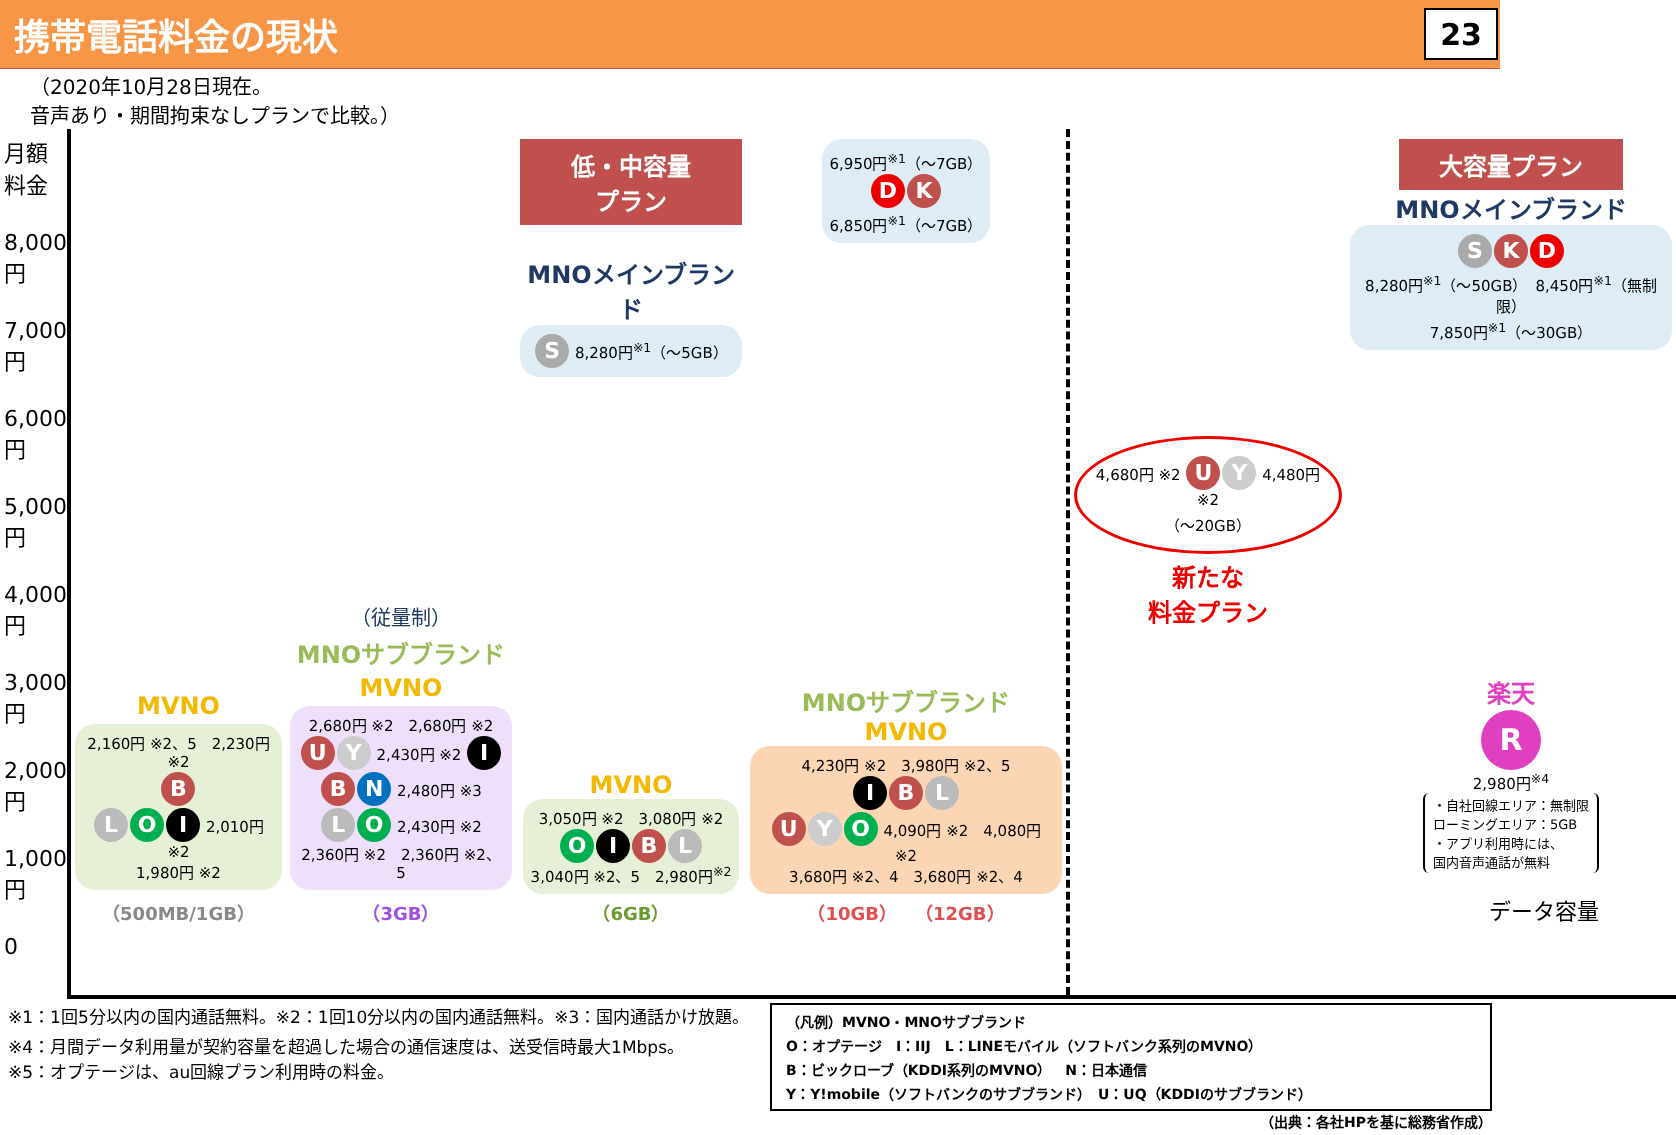携帯電話料金の現状
23
（2020年10月28日現在。
音声あり・期間拘束なしプランで比較。）
月額料金
8,000円
7,000円
6,000円
5,000円
4,000円
3,000円
2,000円
1,000円
0
MVNO
2,160円 ※2、5　2,230円 ※2
B
L O I 2,010円 ※2
1,980円 ※2
（500MB/1GB）
（従量制）
MNOサブブランド
MVNO
2,680円 ※2　2,680円 ※2
U Y 2,430円 ※2 I B N 2,480円 ※3
L O 2,430円 ※2
2,360円 ※2　2,360円 ※2、5
（3GB）
低・中容量プラン
MNOメインブランド
S 8,280円<sup>※1</sup>（～5GB）
MVNO
3,050円 ※2　3,080円 ※2
O I B L
3,040円 ※2、5　2,980円<sup>※2</sup>
（6GB）
6,950円<sup>※1</sup>（～7GB）
D K
6,850円<sup>※1</sup>（～7GB）
MNOサブブランド
MVNO
4,230円 ※2　3,980円 ※2、5
I B L
U Y O 4,090円 ※2　4,080円 ※2
3,680円 ※2、4　3,680円 ※2、4
（10GB）　（12GB）
4,680円 ※2 U Y 4,480円 ※2
（～20GB）
新たな
料金プラン
大容量プラン
MNOメインブランド
S K D
8,280円<sup>※1</sup>（～50GB）　8,450円<sup>※1</sup>（無制限）
7,850円<sup>※1</sup>（～30GB）
楽天
R
2,980円<sup>※4</sup>
・自社回線エリア：無制限
ローミングエリア：5GB
・アプリ利用時には、
国内音声通話が無料
データ容量
※1：1回5分以内の国内通話無料。※2：1回10分以内の国内通話無料。※3：国内通話かけ放題。
※4：月間データ利用量が契約容量を超過した場合の通信速度は、送受信時最大1Mbps。
※5：オプテージは、au回線プラン利用時の料金。
（凡例）MVNO・MNOサブブランド
O：オプテージ　I：IIJ　L：LINEモバイル（ソフトバンク系列のMVNO）
B：ビックローブ（KDDI系列のMVNO）　N：日本通信
Y：Y!mobile（ソフトバンクのサブブランド）　U：UQ（KDDIのサブブランド）
（出典：各社HPを基に総務省作成）